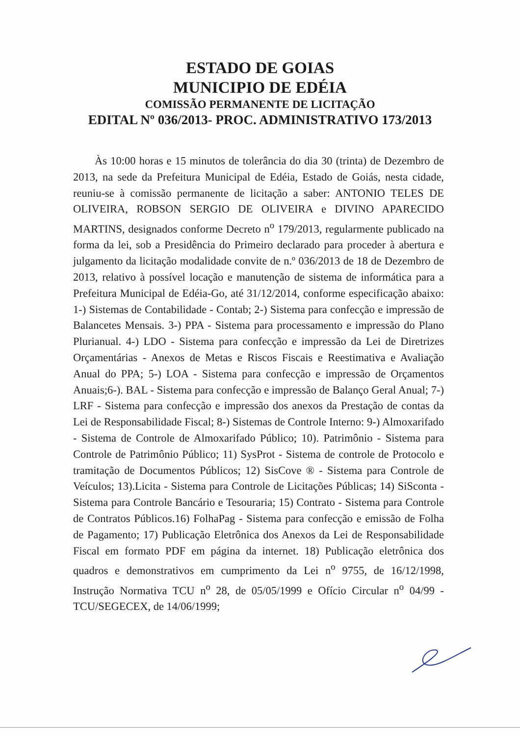ESTADO DE GOIAS
MUNICIPIO DE EDÉIA
COMISSÃO PERMANENTE DE LICITAÇÃO
EDITAL Nº 036/2013- PROC. ADMINISTRATIVO 173/2013
Às 10:00 horas e 15 minutos de tolerância do dia 30 (trinta) de Dezembro de 2013, na sede da Prefeitura Municipal de Edéia, Estado de Goiás, nesta cidade, reuniu-se à comissão permanente de licitação a saber: ANTONIO TELES DE OLIVEIRA, ROBSON SERGIO DE OLIVEIRA e DIVINO APARECIDO MARTINS, designados conforme Decreto n<sup>o</sup> 179/2013, regularmente publicado na forma da lei, sob a Presidência do Primeiro declarado para proceder à abertura e julgamento da licitação modalidade convite de n.º 036/2013 de 18 de Dezembro de 2013, relativo à possível locação e manutenção de sistema de informática para a Prefeitura Municipal de Edéia-Go, até 31/12/2014, conforme especificação abaixo: 1-) Sistemas de Contabilidade - Contab; 2-) Sistema para confecção e impressão de Balancetes Mensais. 3-) PPA - Sistema para processamento e impressão do Plano Plurianual. 4-) LDO - Sistema para confecção e impressão da Lei de Diretrizes Orçamentárias - Anexos de Metas e Riscos Fiscais e Reestimativa e Avaliação Anual do PPA; 5-) LOA - Sistema para confecção e impressão de Orçamentos Anuais;6-). BAL - Sistema para confecção e impressão de Balanço Geral Anual; 7-) LRF - Sistema para confecção e impressão dos anexos da Prestação de contas da Lei de Responsabilidade Fiscal; 8-) Sistemas de Controle Interno: 9-) Almoxarifado - Sistema de Controle de Almoxarifado Público; 10). Patrimônio - Sistema para Controle de Patrimônio Público; 11) SysProt - Sistema de controle de Protocolo e tramitação de Documentos Públicos; 12) SisCove ® - Sistema para Controle de Veículos; 13).Licita - Sistema para Controle de Licitações Públicas; 14) SiSconta - Sistema para Controle Bancário e Tesouraria; 15) Contrato - Sistema para Controle de Contratos Públicos.16) FolhaPag - Sistema para confecção e emissão de Folha de Pagamento; 17) Publicação Eletrônica dos Anexos da Lei de Responsabilidade Fiscal em formato PDF em página da internet. 18) Publicação eletrônica dos quadros e demonstrativos em cumprimento da Lei n<sup>o</sup> 9755, de 16/12/1998, Instrução Normativa TCU n<sup>o</sup> 28, de 05/05/1999 e Ofício Circular n<sup>o</sup> 04/99 - TCU/SEGECEX, de 14/06/1999;